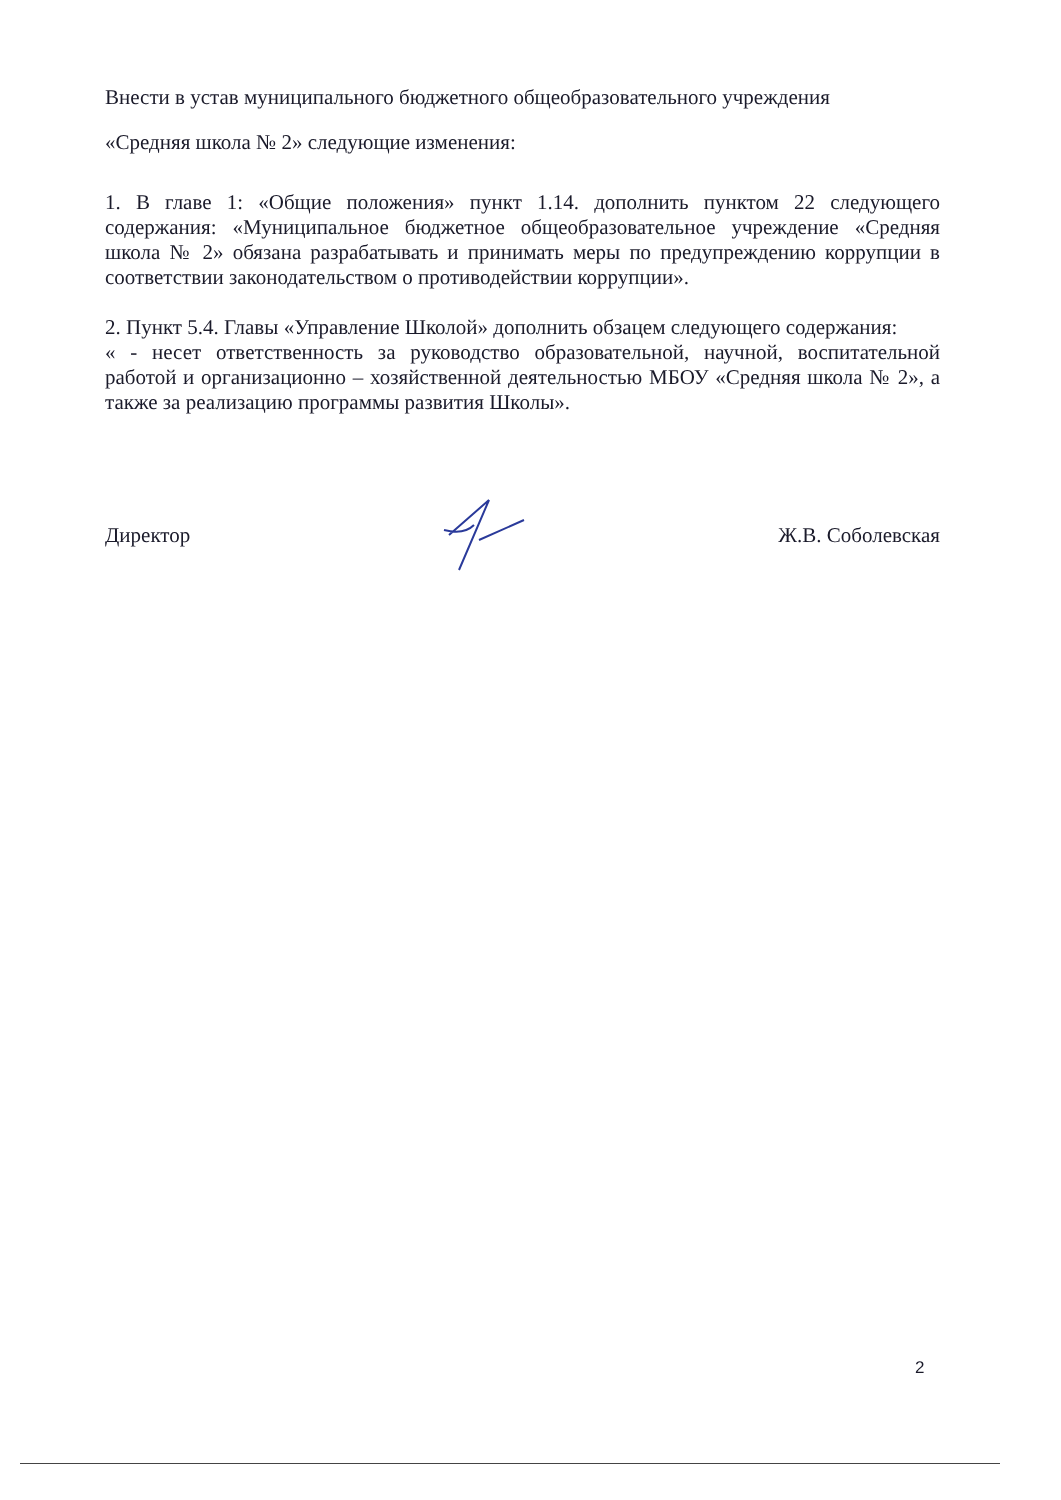Внести в устав муниципального бюджетного общеобразовательного учреждения
«Средняя школа № 2» следующие изменения:
1. В главе 1: «Общие положения» пункт 1.14. дополнить пунктом 22 следующего содержания: «Муниципальное бюджетное общеобразовательное учреждение «Средняя школа № 2» обязана разрабатывать и принимать меры по предупреждению коррупции в соответствии законодательством о противодействии коррупции».
2. Пункт 5.4. Главы «Управление Школой» дополнить обзацем следующего содержания:
« - несет ответственность за руководство образовательной, научной, воспитательной работой и организационно – хозяйственной деятельностью МБОУ «Средняя школа № 2», а также за реализацию программы развития Школы».
Директор Ж.В. Соболевская
2